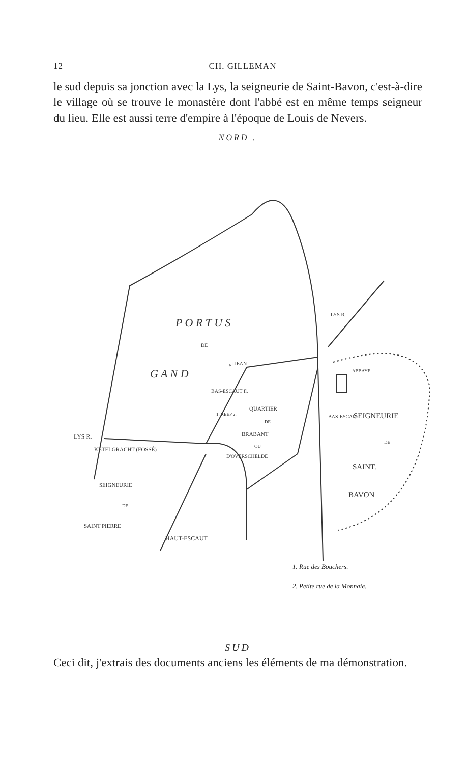12 CH. GILLEMAN
le sud depuis sa jonction avec la Lys, la seigneurie de Saint-Bavon, c'est-à-dire le village où se trouve le monastère dont l'abbé est en même temps seigneur du lieu. Elle est aussi terre d'empire à l'époque de Louis de Nevers.
NORD .
P O R T U S
DE
G A N D
St JEAN
QUARTIER
DE
BRABANT
OU
D'OVERSCHELDE
1. REEP 2.
BAS-ESCAUT fl.
ABBAYE
SEIGNEURIE
DE
SAINT.
BAVON
BAS-ESCAUT
LYS R.
LYS R.
KETELGRACHT (FOSSÉ)
SEIGNEURIE
DE
SAINT PIERRE
HAUT-ESCAUT
1. Rue des Bouchers.
2. Petite rue de la Monnaie.
SUD
Ceci dit, j'extrais des documents anciens les éléments de ma démonstration.